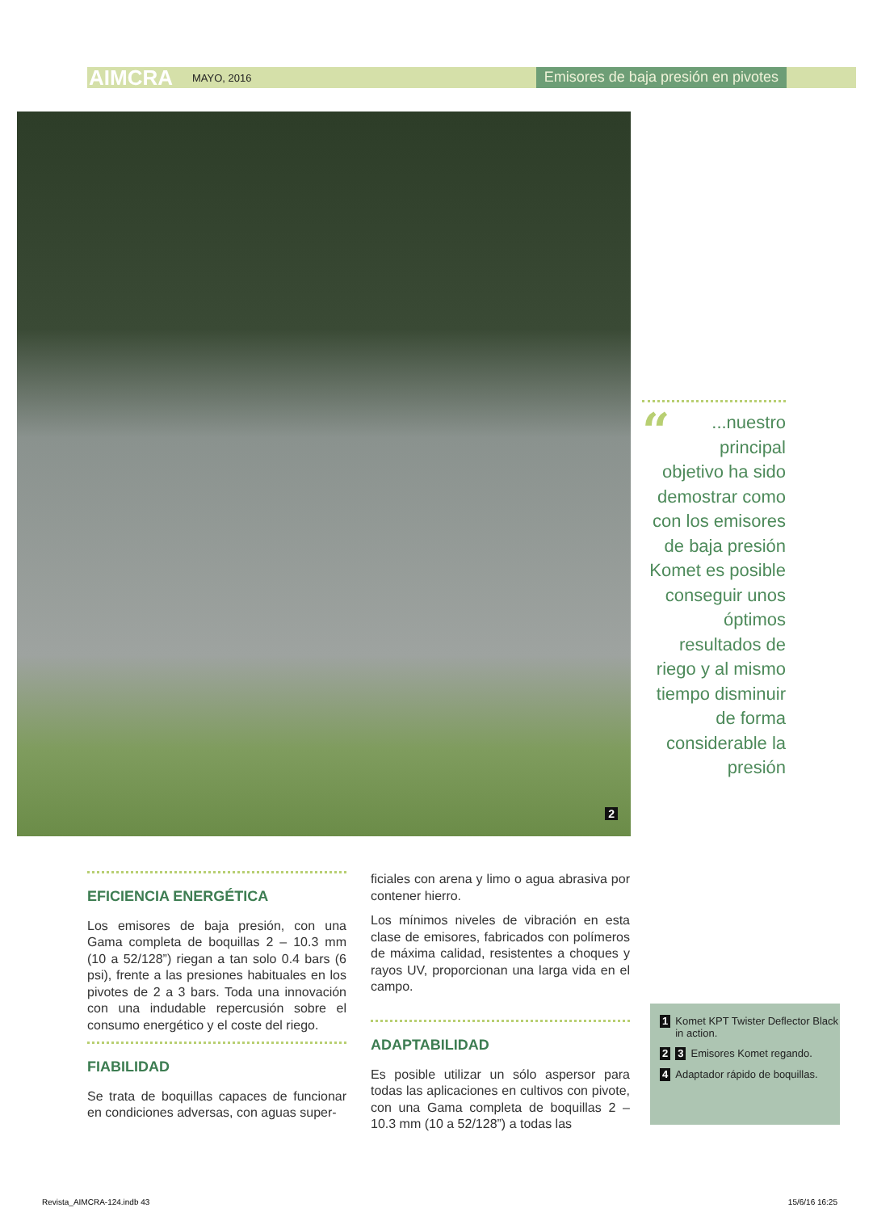AIMCRA MAYO, 2016 Emisores de baja presión en pivotes
2
“...nuestro principal objetivo ha sido demostrar como con los emisores de baja presión Komet es posible conseguir unos óptimos resultados de riego y al mismo tiempo disminuir de forma considerable la presión
EFICIENCIA ENERGÉTICA
Los emisores de baja presión, con una Gama completa de boquillas 2 – 10.3 mm (10 a 52/128”) riegan a tan solo 0.4 bars (6 psi), frente a las presiones habituales en los pivotes de 2 a 3 bars. Toda una innovación con una indudable repercusión sobre el consumo energético y el coste del riego.
FIABILIDAD
Se trata de boquillas capaces de funcionar en condiciones adversas, con aguas super-
ficiales con arena y limo o agua abrasiva por contener hierro.
Los mínimos niveles de vibración en esta clase de emisores, fabricados con polímeros de máxima calidad, resistentes a choques y rayos UV, proporcionan una larga vida en el campo.
ADAPTABILIDAD
Es posible utilizar un sólo aspersor para todas las aplicaciones en cultivos con pivote, con una Gama completa de boquillas 2 – 10.3 mm (10 a 52/128”) a todas las
1 Komet KPT Twister Deflector Black in action.
2 3 Emisores Komet regando.
4 Adaptador rápido de boquillas.
Revista_AIMCRA-124.indb 43 15/6/16 16:25